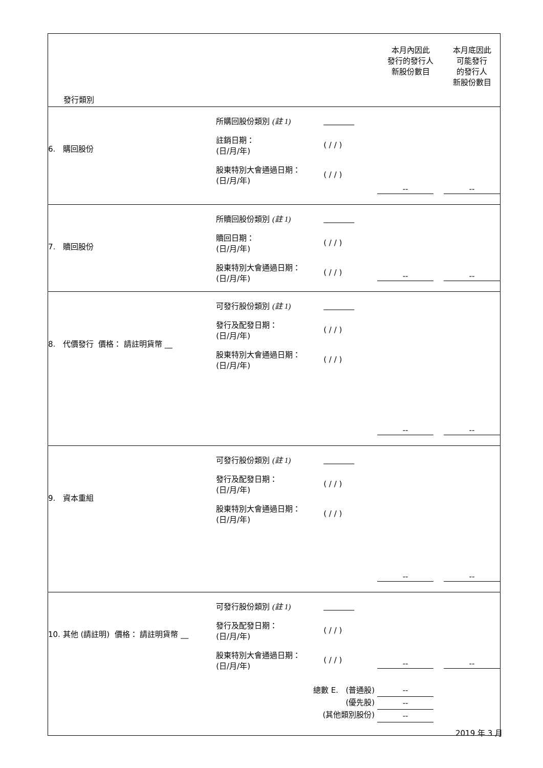| 發行類別 | | 本月內因此 發行的發行人 新股份數目 | 本月底因此 可能發行 的發行人 新股份數目 |
| 6. 購回股份 | 所購回股份類別 (註 1) ________ 註銷日期： (日/月/年) ( / / ) 股東特別大會通過日期： (日/月/年) ( / / ) | -- | -- |
| 7. 贖回股份 | 所贖回股份類別 (註 1) ________ 贖回日期： (日/月/年) ( / / ) 股東特別大會通過日期： (日/月/年) ( / / ) | -- | -- |
| 8. 代價發行 價格： 請註明貨幣 __ | 可發行股份類別 (註 1) ________ 發行及配發日期： (日/月/年) ( / / ) 股東特別大會通過日期： (日/月/年) ( / / ) | -- | -- |
| 9. 資本重組 | 可發行股份類別 (註 1) ________ 發行及配發日期： (日/月/年) ( / / ) 股東特別大會通過日期： (日/月/年) ( / / ) | -- | -- |
| 10. 其他 (請註明) 價格： 請註明貨幣 __ | 可發行股份類別 (註 1) ________ 發行及配發日期： (日/月/年) ( / / ) 股東特別大會通過日期： (日/月/年) ( / / ) | -- | -- |
| | 總數 E. (普通股) (優先股) (其他類別股份) | -- -- -- | |
2019 年 3 月